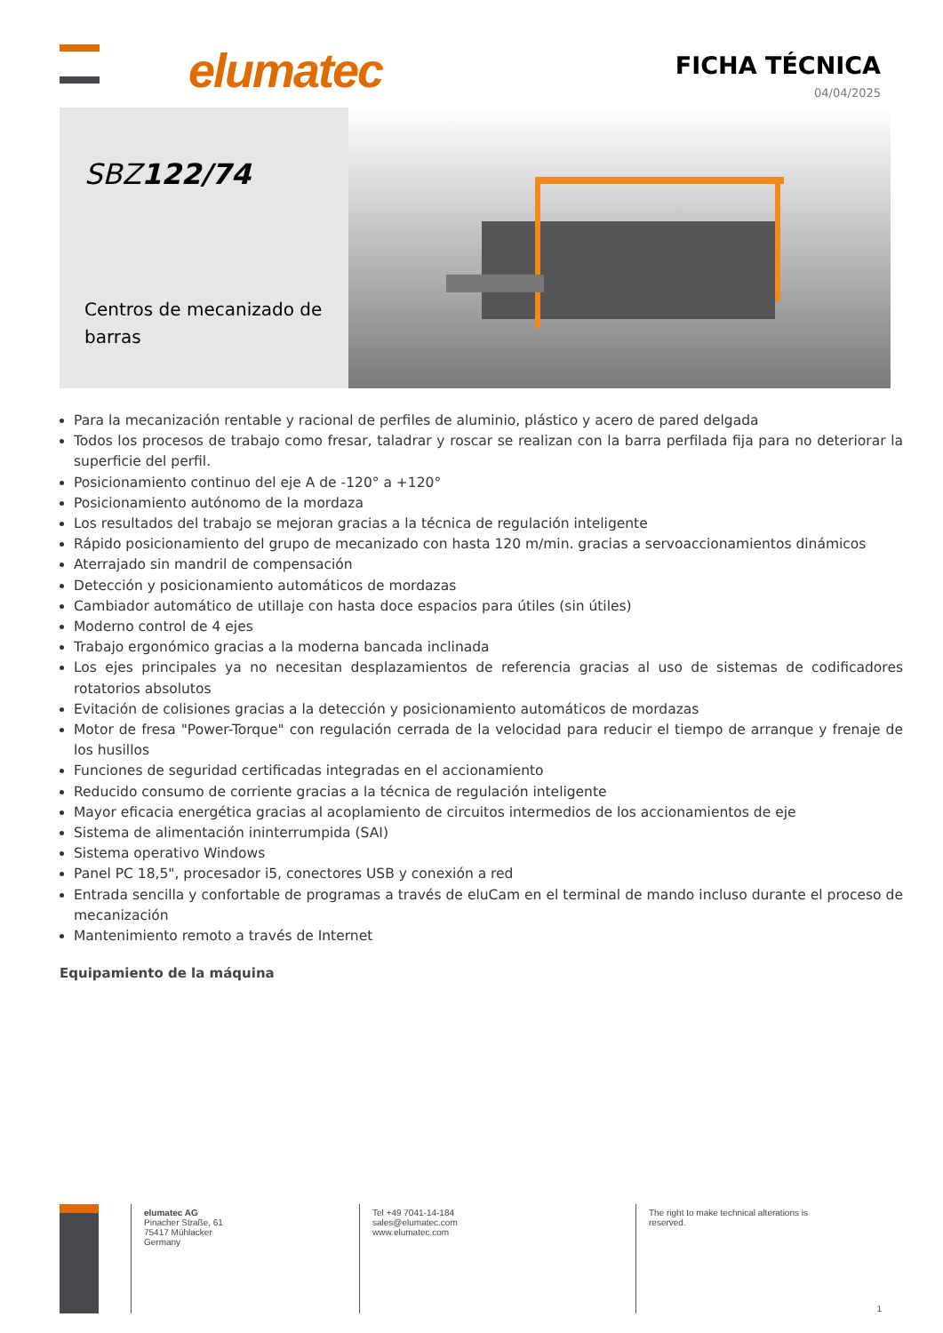elumatec
FICHA TÉCNICA
04/04/2025
SBZ122/74
Centros de mecanizado de barras
Para la mecanización rentable y racional de perfiles de aluminio, plástico y acero de pared delgada
Todos los procesos de trabajo como fresar, taladrar y roscar se realizan con la barra perfilada fija para no deteriorar la superficie del perfil.
Posicionamiento continuo del eje A de -120° a +120°
Posicionamiento autónomo de la mordaza
Los resultados del trabajo se mejoran gracias a la técnica de regulación inteligente
Rápido posicionamiento del grupo de mecanizado con hasta 120 m/min. gracias a servoaccionamientos dinámicos
Aterrajado sin mandril de compensación
Detección y posicionamiento automáticos de mordazas
Cambiador automático de utillaje con hasta doce espacios para útiles (sin útiles)
Moderno control de 4 ejes
Trabajo ergonómico gracias a la moderna bancada inclinada
Los ejes principales ya no necesitan desplazamientos de referencia gracias al uso de sistemas de codificadores rotatorios absolutos
Evitación de colisiones gracias a la detección y posicionamiento automáticos de mordazas
Motor de fresa "Power-Torque" con regulación cerrada de la velocidad para reducir el tiempo de arranque y frenaje de los husillos
Funciones de seguridad certificadas integradas en el accionamiento
Reducido consumo de corriente gracias a la técnica de regulación inteligente
Mayor eficacia energética gracias al acoplamiento de circuitos intermedios de los accionamientos de eje
Sistema de alimentación ininterrumpida (SAI)
Sistema operativo Windows
Panel PC 18,5", procesador i5, conectores USB y conexión a red
Entrada sencilla y confortable de programas a través de eluCam en el terminal de mando incluso durante el proceso de mecanización
Mantenimiento remoto a través de Internet
Equipamiento de la máquina
elumatec AG
Pinacher Straße, 61
75417 Mühlacker
Germany
Tel +49 7041-14-184
sales@elumatec.com
www.elumatec.com
The right to make technical alterations is
reserved.
1